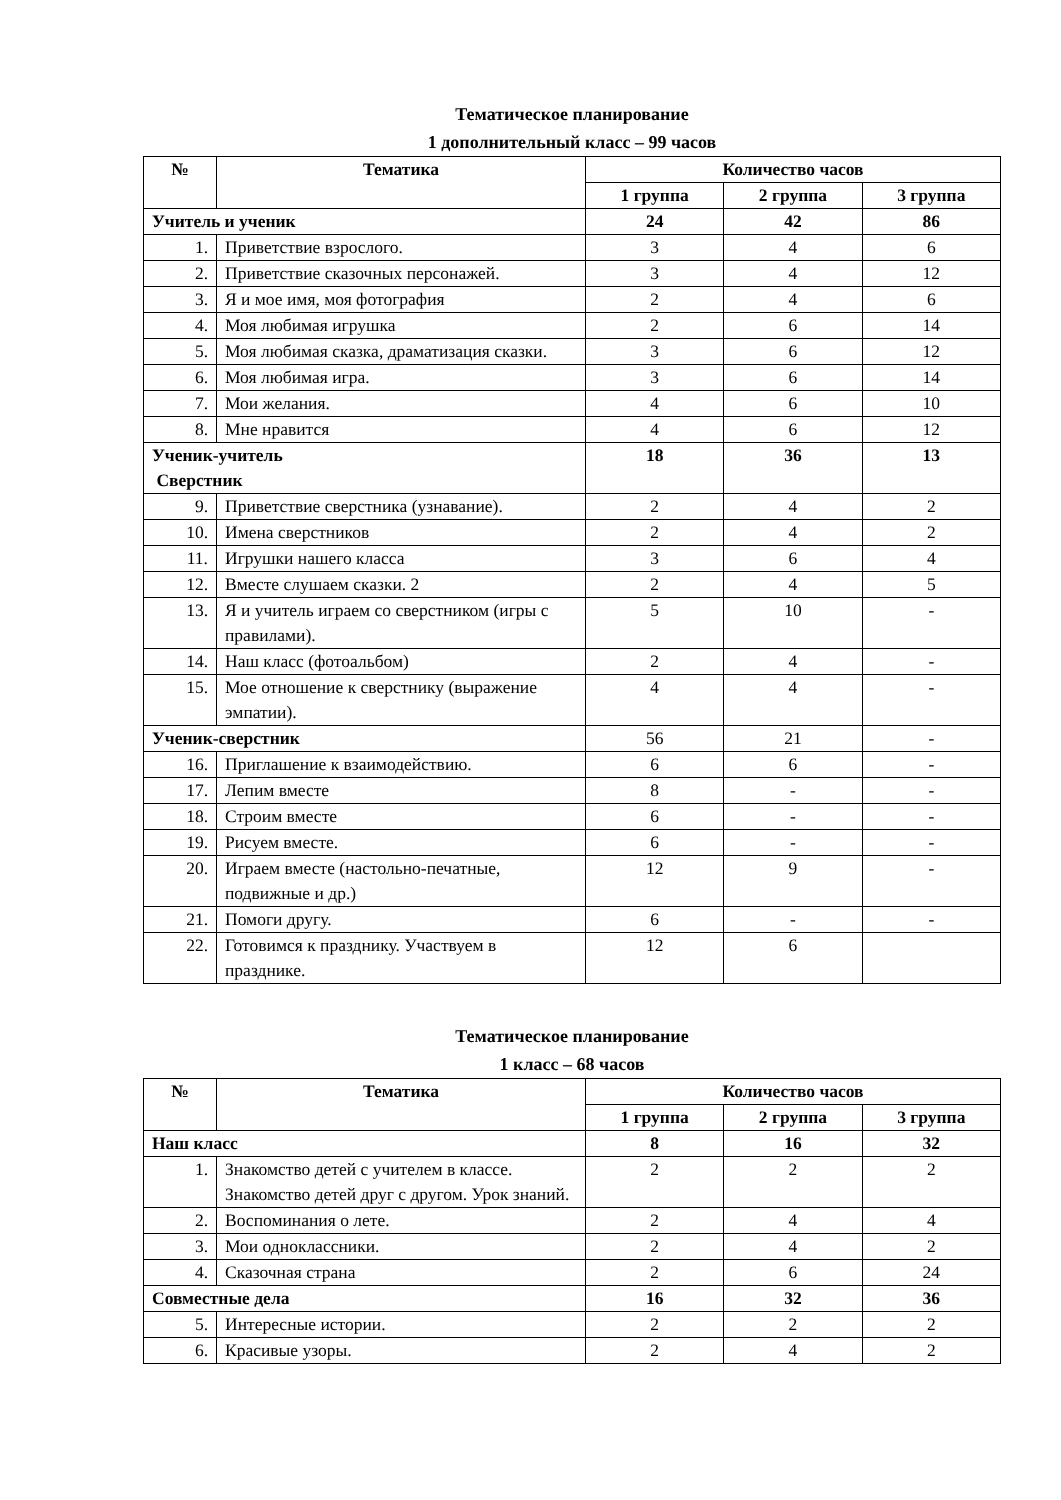Тематическое планирование
1 дополнительный класс – 99 часов
| № | Тематика | Количество часов | | |
| --- | --- | --- | --- | --- |
| | | 1 группа | 2 группа | 3 группа |
| Учитель и ученик | | 24 | 42 | 86 |
| 1. | Приветствие взрослого. | 3 | 4 | 6 |
| 2. | Приветствие сказочных персонажей. | 3 | 4 | 12 |
| 3. | Я и мое имя, моя фотография | 2 | 4 | 6 |
| 4. | Моя любимая игрушка | 2 | 6 | 14 |
| 5. | Моя любимая сказка, драматизация сказки. | 3 | 6 | 12 |
| 6. | Моя любимая игра. | 3 | 6 | 14 |
| 7. | Мои желания. | 4 | 6 | 10 |
| 8. | Мне нравится | 4 | 6 | 12 |
| Ученик-учитель Сверстник | | 18 | 36 | 13 |
| 9. | Приветствие сверстника (узнавание). | 2 | 4 | 2 |
| 10. | Имена сверстников | 2 | 4 | 2 |
| 11. | Игрушки нашего класса | 3 | 6 | 4 |
| 12. | Вместе слушаем сказки. 2 | 2 | 4 | 5 |
| 13. | Я и учитель играем со сверстником (игры с правилами). | 5 | 10 | - |
| 14. | Наш класс (фотоальбом) | 2 | 4 | - |
| 15. | Мое отношение к сверстнику (выражение эмпатии). | 4 | 4 | - |
| Ученик-сверстник | | 56 | 21 | - |
| 16. | Приглашение к взаимодействию. | 6 | 6 | - |
| 17. | Лепим вместе | 8 | - | - |
| 18. | Строим вместе | 6 | - | - |
| 19. | Рисуем вместе. | 6 | - | - |
| 20. | Играем вместе (настольно-печатные, подвижные и др.) | 12 | 9 | - |
| 21. | Помоги другу. | 6 | - | - |
| 22. | Готовимся к празднику. Участвуем в празднике. | 12 | 6 | |
Тематическое планирование
1 класс – 68 часов
| № | Тематика | Количество часов | | |
| --- | --- | --- | --- | --- |
| | | 1 группа | 2 группа | 3 группа |
| Наш класс | | 8 | 16 | 32 |
| 1. | Знакомство детей с учителем в классе. Знакомство детей друг с другом. Урок знаний. | 2 | 2 | 2 |
| 2. | Воспоминания о лете. | 2 | 4 | 4 |
| 3. | Мои одноклассники. | 2 | 4 | 2 |
| 4. | Сказочная страна | 2 | 6 | 24 |
| Совместные дела | | 16 | 32 | 36 |
| 5. | Интересные истории. | 2 | 2 | 2 |
| 6. | Красивые узоры. | 2 | 4 | 2 |